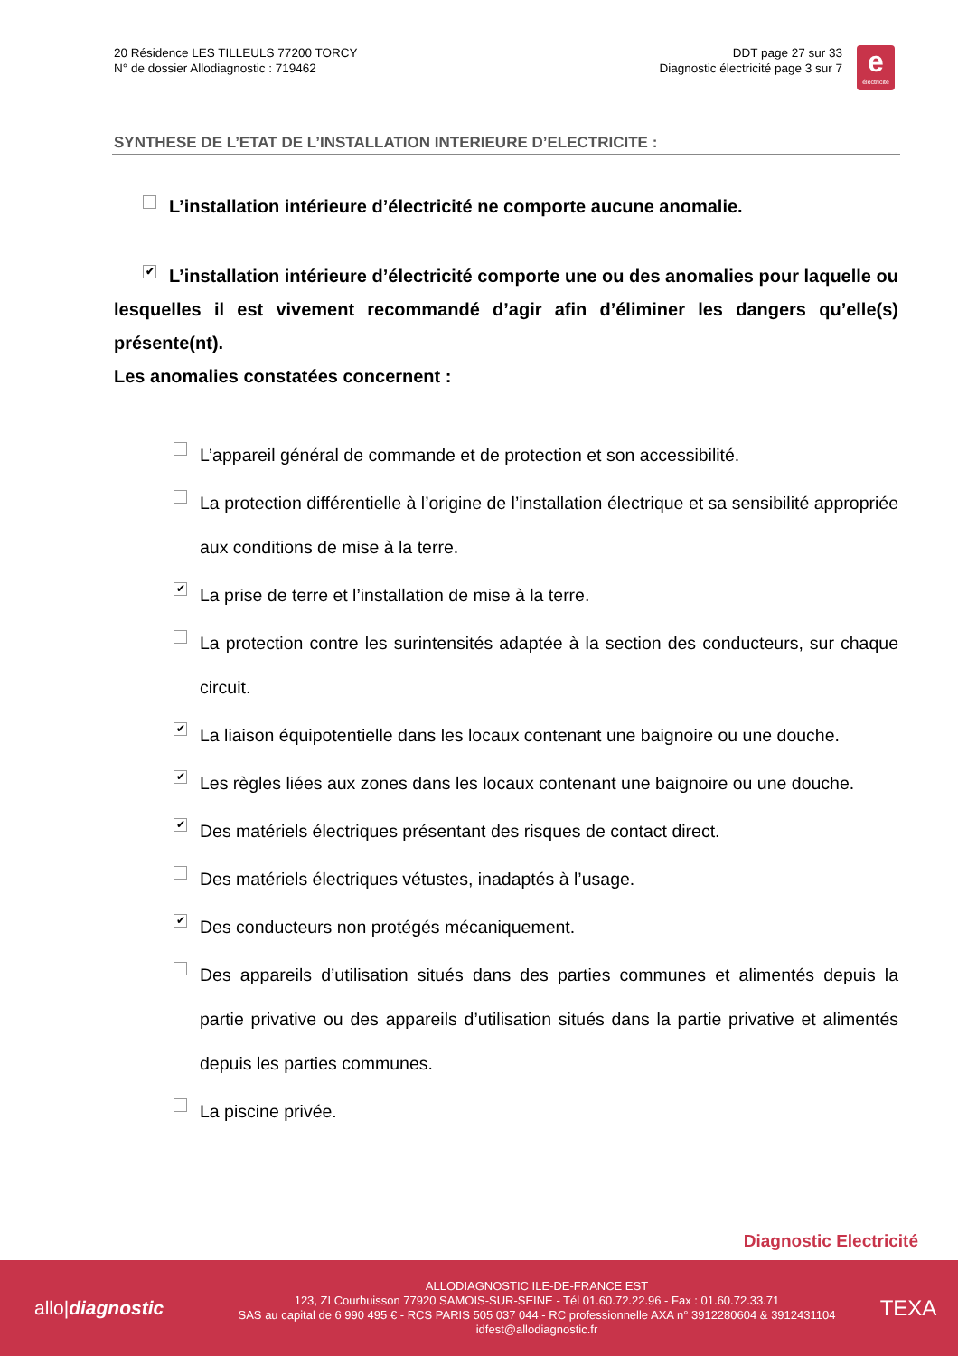20 Résidence LES TILLEULS 77200 TORCY
N° de dossier Allodiagnostic : 719462
DDT page 27 sur 33
Diagnostic électricité page 3 sur 7
e
électricité
SYNTHESE DE L’ETAT DE L’INSTALLATION INTERIEURE D’ELECTRICITE :
L’installation intérieure d’électricité ne comporte aucune anomalie.
✔ L’installation intérieure d’électricité comporte une ou des anomalies pour laquelle ou lesquelles il est vivement recommandé d’agir afin d’éliminer les dangers qu’elle(s) présente(nt).
Les anomalies constatées concernent :
L’appareil général de commande et de protection et son accessibilité.
La protection différentielle à l’origine de l’installation électrique et sa sensibilité appropriée aux conditions de mise à la terre.
✔ La prise de terre et l’installation de mise à la terre.
La protection contre les surintensités adaptée à la section des conducteurs, sur chaque circuit.
✔ La liaison équipotentielle dans les locaux contenant une baignoire ou une douche.
✔ Les règles liées aux zones dans les locaux contenant une baignoire ou une douche.
✔ Des matériels électriques présentant des risques de contact direct.
Des matériels électriques vétustes, inadaptés à l’usage.
✔ Des conducteurs non protégés mécaniquement.
Des appareils d’utilisation situés dans des parties communes et alimentés depuis la partie privative ou des appareils d’utilisation situés dans la partie privative et alimentés depuis les parties communes.
La piscine privée.
Diagnostic Electricité
allo|diagnostic
ALLODIAGNOSTIC ILE-DE-FRANCE EST
123, ZI Courbuisson 77920 SAMOIS-SUR-SEINE - Tél 01.60.72.22.96 - Fax : 01.60.72.33.71
SAS au capital de 6 990 495 € - RCS PARIS 505 037 044 - RC professionnelle AXA n° 3912280604 & 3912431104
idfest@allodiagnostic.fr
TEXA